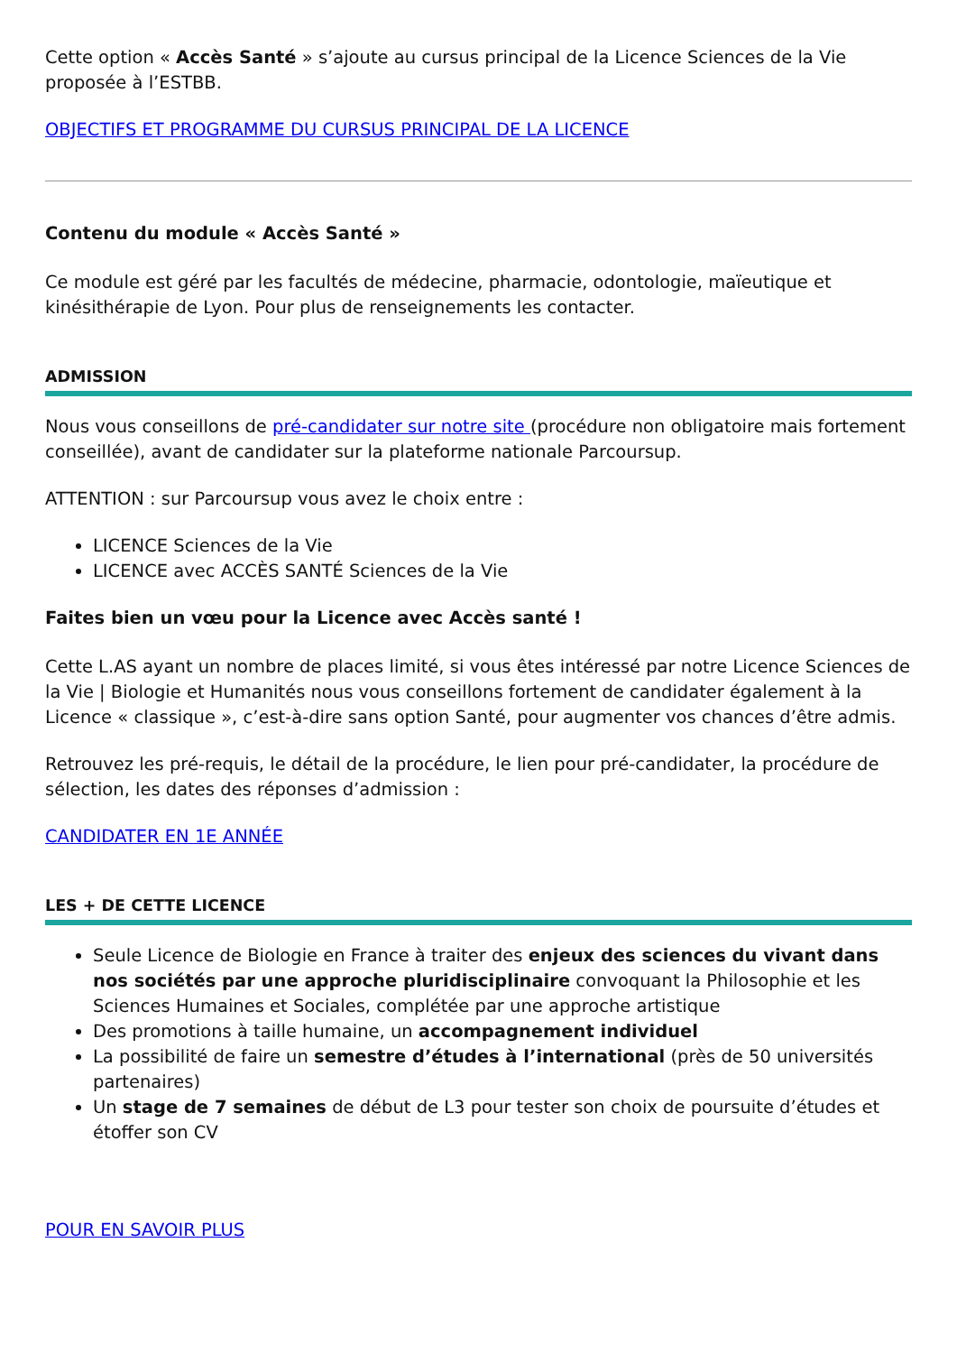Cette option « Accès Santé » s’ajoute au cursus principal de la Licence Sciences de la Vie proposée à l’ESTBB.
OBJECTIFS ET PROGRAMME DU CURSUS PRINCIPAL DE LA LICENCE
Contenu du module « Accès Santé »
Ce module est géré par les facultés de médecine, pharmacie, odontologie, maïeutique et kinésithérapie de Lyon. Pour plus de renseignements les contacter.
ADMISSION
Nous vous conseillons de pré-candidater sur notre site (procédure non obligatoire mais fortement conseillée), avant de candidater sur la plateforme nationale Parcoursup.
ATTENTION : sur Parcoursup vous avez le choix entre :
LICENCE Sciences de la Vie
LICENCE avec ACCÈS SANTÉ Sciences de la Vie
Faites bien un vœu pour la Licence avec Accès santé !
Cette L.AS ayant un nombre de places limité, si vous êtes intéressé par notre Licence Sciences de la Vie | Biologie et Humanités nous vous conseillons fortement de candidater également à la Licence « classique », c’est-à-dire sans option Santé, pour augmenter vos chances d’être admis.
Retrouvez les pré-requis, le détail de la procédure, le lien pour pré-candidater, la procédure de sélection, les dates des réponses d’admission :
CANDIDATER EN 1E ANNÉE
LES + DE CETTE LICENCE
Seule Licence de Biologie en France à traiter des enjeux des sciences du vivant dans nos sociétés par une approche pluridisciplinaire convoquant la Philosophie et les Sciences Humaines et Sociales, complétée par une approche artistique
Des promotions à taille humaine, un accompagnement individuel
La possibilité de faire un semestre d’études à l’international (près de 50 universités partenaires)
Un stage de 7 semaines de début de L3 pour tester son choix de poursuite d’études et étoffer son CV
POUR EN SAVOIR PLUS